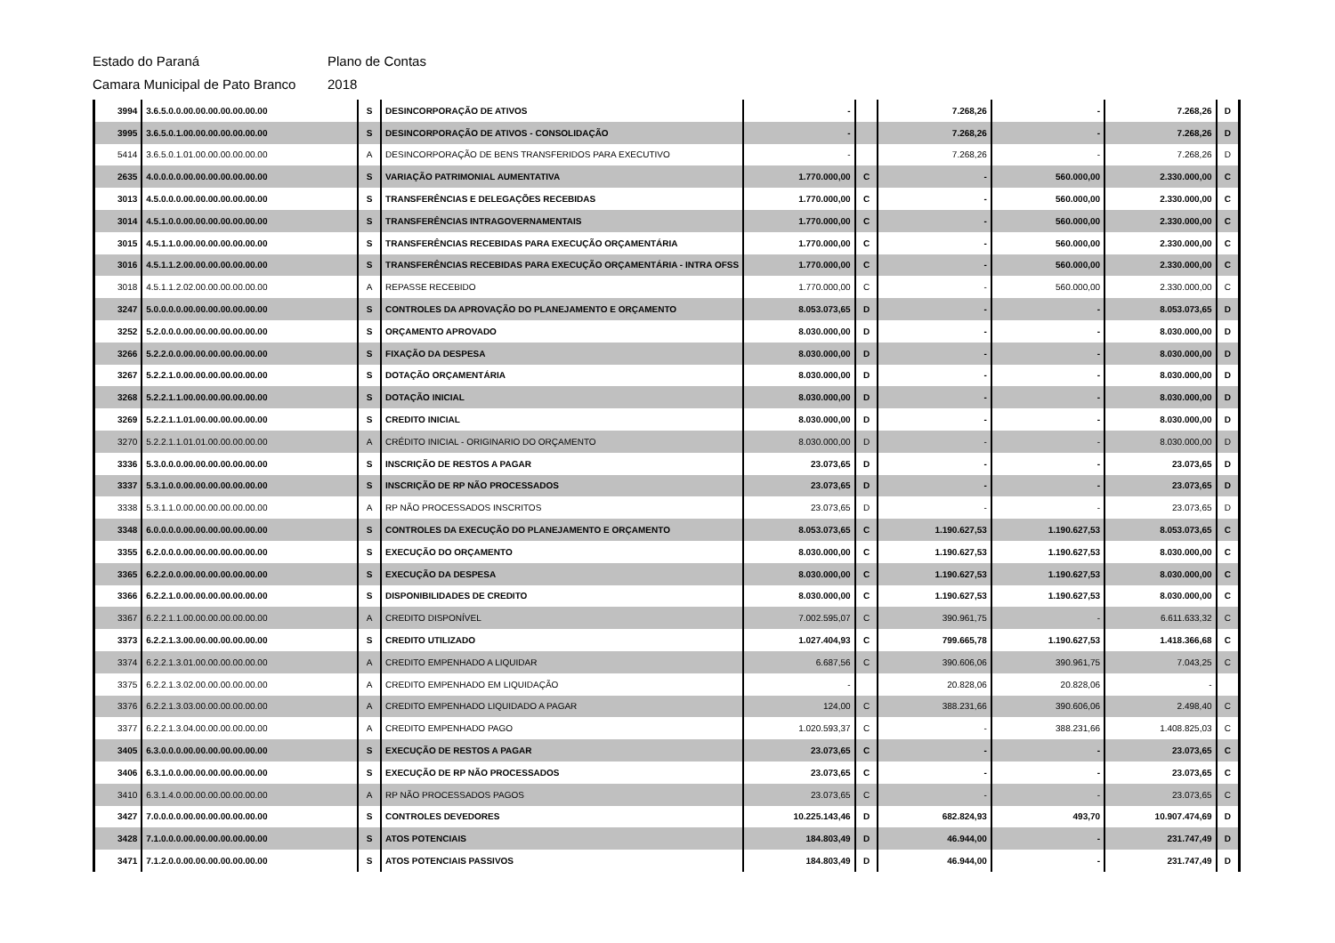Estado do Paraná Plano de Contas
Camara Municipal de Pato Branco 2018
| 3994 | 3.6.5.0.0.00.00.00.00.00.00.00 | S | DESINCORPORAÇÃO DE ATIVOS | - | | 7.268,26 | - | 7.268,26 | D |
| 3995 | 3.6.5.0.1.00.00.00.00.00.00.00 | S | DESINCORPORAÇÃO DE ATIVOS - CONSOLIDAÇÃO | - | | 7.268,26 | - | 7.268,26 | D |
| 5414 | 3.6.5.0.1.01.00.00.00.00.00.00 | A | DESINCORPORAÇÃO DE BENS TRANSFERIDOS PARA EXECUTIVO | - | | 7.268,26 | - | 7.268,26 | D |
| 2635 | 4.0.0.0.0.00.00.00.00.00.00.00 | S | VARIAÇÃO PATRIMONIAL AUMENTATIVA | 1.770.000,00 | C | - | 560.000,00 | 2.330.000,00 | C |
| 3013 | 4.5.0.0.0.00.00.00.00.00.00.00 | S | TRANSFERÊNCIAS E DELEGAÇÕES RECEBIDAS | 1.770.000,00 | C | - | 560.000,00 | 2.330.000,00 | C |
| 3014 | 4.5.1.0.0.00.00.00.00.00.00.00 | S | TRANSFERÊNCIAS INTRAGOVERNAMENTAIS | 1.770.000,00 | C | - | 560.000,00 | 2.330.000,00 | C |
| 3015 | 4.5.1.1.0.00.00.00.00.00.00.00 | S | TRANSFERÊNCIAS RECEBIDAS PARA EXECUÇÃO ORÇAMENTÁRIA | 1.770.000,00 | C | - | 560.000,00 | 2.330.000,00 | C |
| 3016 | 4.5.1.1.2.00.00.00.00.00.00.00 | S | TRANSFERÊNCIAS RECEBIDAS PARA EXECUÇÃO ORÇAMENTÁRIA - INTRA OFSS | 1.770.000,00 | C | - | 560.000,00 | 2.330.000,00 | C |
| 3018 | 4.5.1.1.2.02.00.00.00.00.00.00 | A | REPASSE RECEBIDO | 1.770.000,00 | C | - | 560.000,00 | 2.330.000,00 | C |
| 3247 | 5.0.0.0.0.00.00.00.00.00.00.00 | S | CONTROLES DA APROVAÇÃO DO PLANEJAMENTO E ORÇAMENTO | 8.053.073,65 | D | - | - | 8.053.073,65 | D |
| 3252 | 5.2.0.0.0.00.00.00.00.00.00.00 | S | ORÇAMENTO APROVADO | 8.030.000,00 | D | - | - | 8.030.000,00 | D |
| 3266 | 5.2.2.0.0.00.00.00.00.00.00.00 | S | FIXAÇÃO DA DESPESA | 8.030.000,00 | D | - | - | 8.030.000,00 | D |
| 3267 | 5.2.2.1.0.00.00.00.00.00.00.00 | S | DOTAÇÃO ORÇAMENTÁRIA | 8.030.000,00 | D | - | - | 8.030.000,00 | D |
| 3268 | 5.2.2.1.1.00.00.00.00.00.00.00 | S | DOTAÇÃO INICIAL | 8.030.000,00 | D | - | - | 8.030.000,00 | D |
| 3269 | 5.2.2.1.1.01.00.00.00.00.00.00 | S | CREDITO INICIAL | 8.030.000,00 | D | - | - | 8.030.000,00 | D |
| 3270 | 5.2.2.1.1.01.01.00.00.00.00.00 | A | CRÉDITO INICIAL - ORIGINARIO DO ORÇAMENTO | 8.030.000,00 | D | - | - | 8.030.000,00 | D |
| 3336 | 5.3.0.0.0.00.00.00.00.00.00.00 | S | INSCRIÇÃO DE RESTOS A PAGAR | 23.073,65 | D | - | - | 23.073,65 | D |
| 3337 | 5.3.1.0.0.00.00.00.00.00.00.00 | S | INSCRIÇÃO DE RP NÃO PROCESSADOS | 23.073,65 | D | - | - | 23.073,65 | D |
| 3338 | 5.3.1.1.0.00.00.00.00.00.00.00 | A | RP NÃO PROCESSADOS INSCRITOS | 23.073,65 | D | - | - | 23.073,65 | D |
| 3348 | 6.0.0.0.0.00.00.00.00.00.00.00 | S | CONTROLES DA EXECUÇÃO DO PLANEJAMENTO E ORÇAMENTO | 8.053.073,65 | C | 1.190.627,53 | 1.190.627,53 | 8.053.073,65 | C |
| 3355 | 6.2.0.0.0.00.00.00.00.00.00.00 | S | EXECUÇÃO DO ORÇAMENTO | 8.030.000,00 | C | 1.190.627,53 | 1.190.627,53 | 8.030.000,00 | C |
| 3365 | 6.2.2.0.0.00.00.00.00.00.00.00 | S | EXECUÇÃO DA DESPESA | 8.030.000,00 | C | 1.190.627,53 | 1.190.627,53 | 8.030.000,00 | C |
| 3366 | 6.2.2.1.0.00.00.00.00.00.00.00 | S | DISPONIBILIDADES DE CREDITO | 8.030.000,00 | C | 1.190.627,53 | 1.190.627,53 | 8.030.000,00 | C |
| 3367 | 6.2.2.1.1.00.00.00.00.00.00.00 | A | CREDITO DISPONÍVEL | 7.002.595,07 | C | 390.961,75 | - | 6.611.633,32 | C |
| 3373 | 6.2.2.1.3.00.00.00.00.00.00.00 | S | CREDITO UTILIZADO | 1.027.404,93 | C | 799.665,78 | 1.190.627,53 | 1.418.366,68 | C |
| 3374 | 6.2.2.1.3.01.00.00.00.00.00.00 | A | CREDITO EMPENHADO A LIQUIDAR | 6.687,56 | C | 390.606,06 | 390.961,75 | 7.043,25 | C |
| 3375 | 6.2.2.1.3.02.00.00.00.00.00.00 | A | CREDITO EMPENHADO EM LIQUIDAÇÃO | - | | 20.828,06 | 20.828,06 | - | |
| 3376 | 6.2.2.1.3.03.00.00.00.00.00.00 | A | CREDITO EMPENHADO LIQUIDADO A PAGAR | 124,00 | C | 388.231,66 | 390.606,06 | 2.498,40 | C |
| 3377 | 6.2.2.1.3.04.00.00.00.00.00.00 | A | CREDITO EMPENHADO PAGO | 1.020.593,37 | C | - | 388.231,66 | 1.408.825,03 | C |
| 3405 | 6.3.0.0.0.00.00.00.00.00.00.00 | S | EXECUÇÃO DE RESTOS A PAGAR | 23.073,65 | C | - | - | 23.073,65 | C |
| 3406 | 6.3.1.0.0.00.00.00.00.00.00.00 | S | EXECUÇÃO DE RP NÃO PROCESSADOS | 23.073,65 | C | - | - | 23.073,65 | C |
| 3410 | 6.3.1.4.0.00.00.00.00.00.00.00 | A | RP NÃO PROCESSADOS PAGOS | 23.073,65 | C | - | - | 23.073,65 | C |
| 3427 | 7.0.0.0.0.00.00.00.00.00.00.00 | S | CONTROLES DEVEDORES | 10.225.143,46 | D | 682.824,93 | 493,70 | 10.907.474,69 | D |
| 3428 | 7.1.0.0.0.00.00.00.00.00.00.00 | S | ATOS POTENCIAIS | 184.803,49 | D | 46.944,00 | - | 231.747,49 | D |
| 3471 | 7.1.2.0.0.00.00.00.00.00.00.00 | S | ATOS POTENCIAIS PASSIVOS | 184.803,49 | D | 46.944,00 | - | 231.747,49 | D |